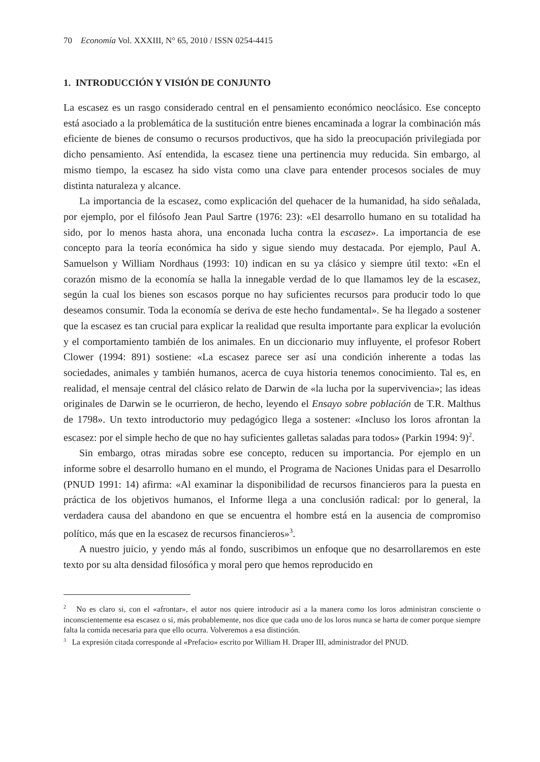70 Economía Vol. XXXIII, N° 65, 2010 / ISSN 0254-4415
1. INTRODUCCIÓN Y VISIÓN DE CONJUNTO
La escasez es un rasgo considerado central en el pensamiento económico neoclásico. Ese concepto está asociado a la problemática de la sustitución entre bienes encaminada a lograr la combinación más eficiente de bienes de consumo o recursos productivos, que ha sido la preocupación privilegiada por dicho pensamiento. Así entendida, la escasez tiene una pertinencia muy reducida. Sin embargo, al mismo tiempo, la escasez ha sido vista como una clave para entender procesos sociales de muy distinta naturaleza y alcance.
La importancia de la escasez, como explicación del quehacer de la humanidad, ha sido señalada, por ejemplo, por el filósofo Jean Paul Sartre (1976: 23): «El desarrollo humano en su totalidad ha sido, por lo menos hasta ahora, una enconada lucha contra la escasez». La importancia de ese concepto para la teoría económica ha sido y sigue siendo muy destacada. Por ejemplo, Paul A. Samuelson y William Nordhaus (1993: 10) indican en su ya clásico y siempre útil texto: «En el corazón mismo de la economía se halla la innegable verdad de lo que llamamos ley de la escasez, según la cual los bienes son escasos porque no hay suficientes recursos para producir todo lo que deseamos consumir. Toda la economía se deriva de este hecho fundamental». Se ha llegado a sostener que la escasez es tan crucial para explicar la realidad que resulta importante para explicar la evolución y el comportamiento también de los animales. En un diccionario muy influyente, el profesor Robert Clower (1994: 891) sostiene: «La escasez parece ser así una condición inherente a todas las sociedades, animales y también humanos, acerca de cuya historia tenemos conocimiento. Tal es, en realidad, el mensaje central del clásico relato de Darwin de «la lucha por la supervivencia»; las ideas originales de Darwin se le ocurrieron, de hecho, leyendo el Ensayo sobre población de T.R. Malthus de 1798». Un texto introductorio muy pedagógico llega a sostener: «Incluso los loros afrontan la escasez: por el simple hecho de que no hay suficientes galletas saladas para todos» (Parkin 1994: 9)<sup>2</sup>.
Sin embargo, otras miradas sobre ese concepto, reducen su importancia. Por ejemplo en un informe sobre el desarrollo humano en el mundo, el Programa de Naciones Unidas para el Desarrollo (PNUD 1991: 14) afirma: «Al examinar la disponibilidad de recursos financieros para la puesta en práctica de los objetivos humanos, el Informe llega a una conclusión radical: por lo general, la verdadera causa del abandono en que se encuentra el hombre está en la ausencia de compromiso político, más que en la escasez de recursos financieros»<sup>3</sup>.
A nuestro juicio, y yendo más al fondo, suscribimos un enfoque que no desarrollaremos en este texto por su alta densidad filosófica y moral pero que hemos reproducido en
<sup>2</sup> No es claro si, con el «afrontar», el autor nos quiere introducir así a la manera como los loros administran consciente o inconscientemente esa escasez o si, más probablemente, nos dice que cada uno de los loros nunca se harta de comer porque siempre falta la comida necesaria para que ello ocurra. Volveremos a esa distinción.
<sup>3</sup> La expresión citada corresponde al «Prefacio» escrito por William H. Draper III, administrador del PNUD.